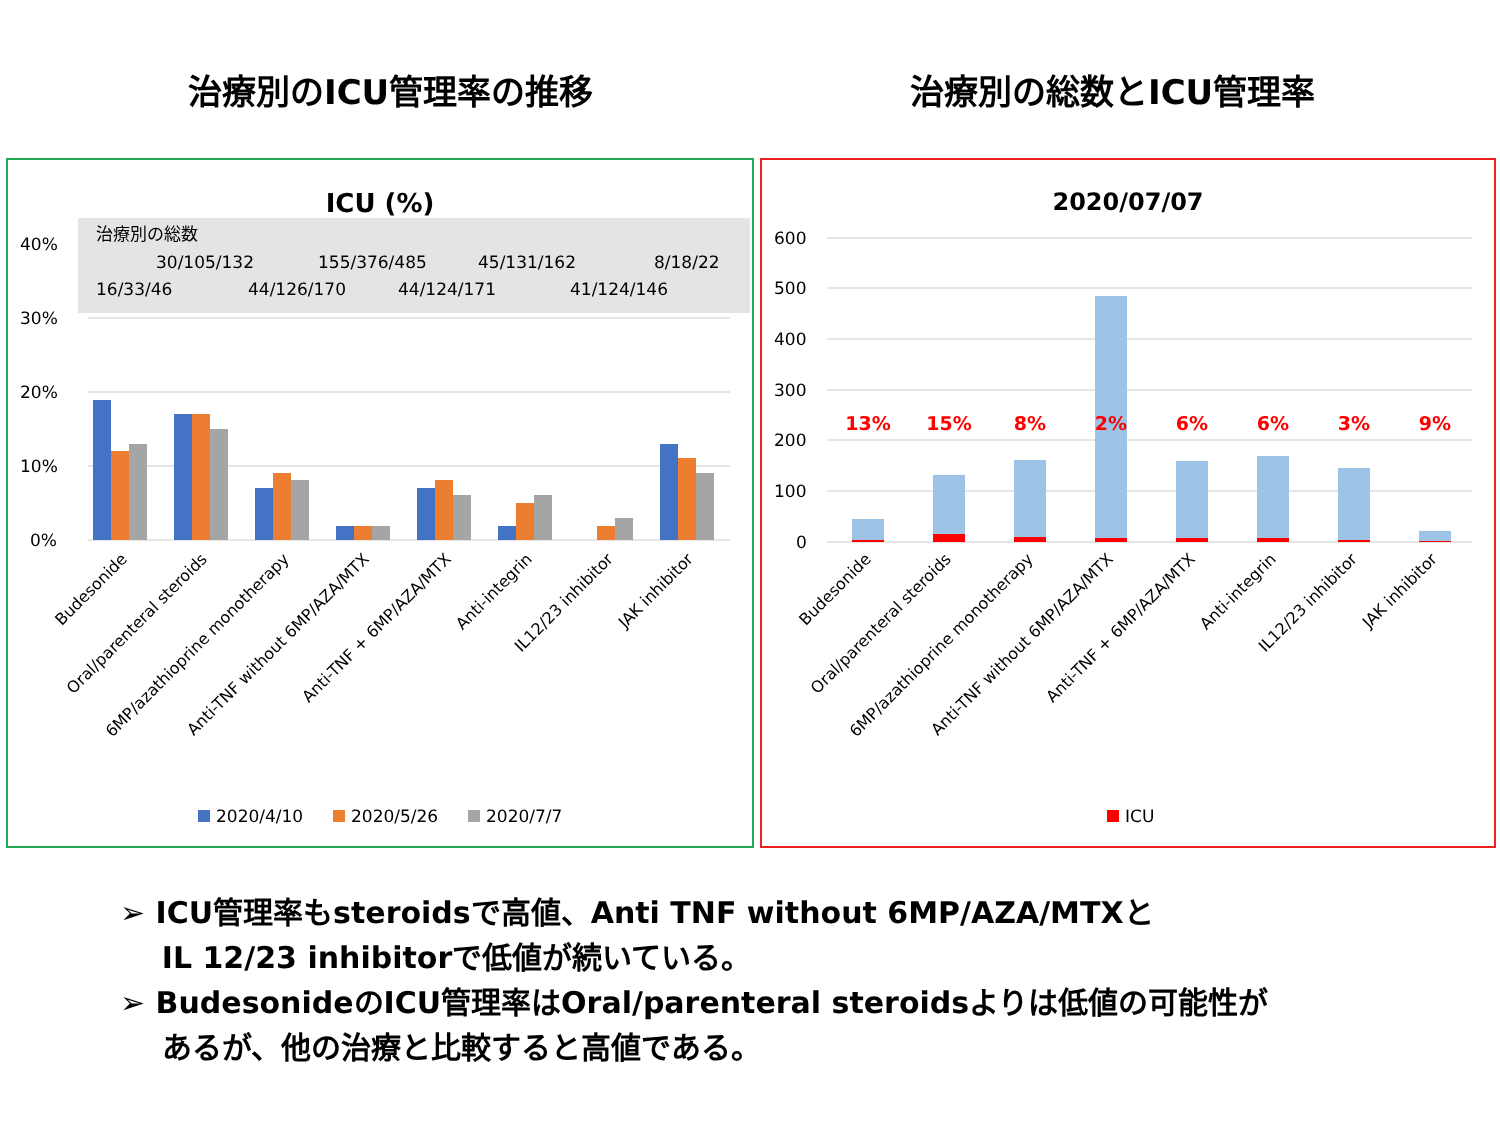治療別のICU管理率の推移 治療別の総数とICU管理率
ICU (%)
治療別の総数
30/105/132
155/376/485
45/131/162
8/18/22
16/33/46
44/126/170
44/124/171
41/124/146
40%
30%
20%
10%
0%
Budesonide
Oral/parenteral steroids
6MP/azathioprine monotherapy
Anti-TNF without 6MP/AZA/MTX
Anti-TNF + 6MP/AZA/MTX
Anti-integrin
IL12/23 inhibitor
JAK inhibitor
2020/4/10
2020/5/26
2020/7/7
2020/07/07
600
500
400
300
200
100
0
13%
15%
8%
2%
6%
6%
3%
9%
Budesonide
Oral/parenteral steroids
6MP/azathioprine monotherapy
Anti-TNF without 6MP/AZA/MTX
Anti-TNF + 6MP/AZA/MTX
Anti-integrin
IL12/23 inhibitor
JAK inhibitor
ICU
➢ ICU管理率もsteroidsで高値、Anti TNF without 6MP/AZA/MTXと
IL 12/23 inhibitorで低値が続いている。
➢ BudesonideのICU管理率はOral/parenteral steroidsよりは低値の可能性が
あるが、他の治療と比較すると高値である。